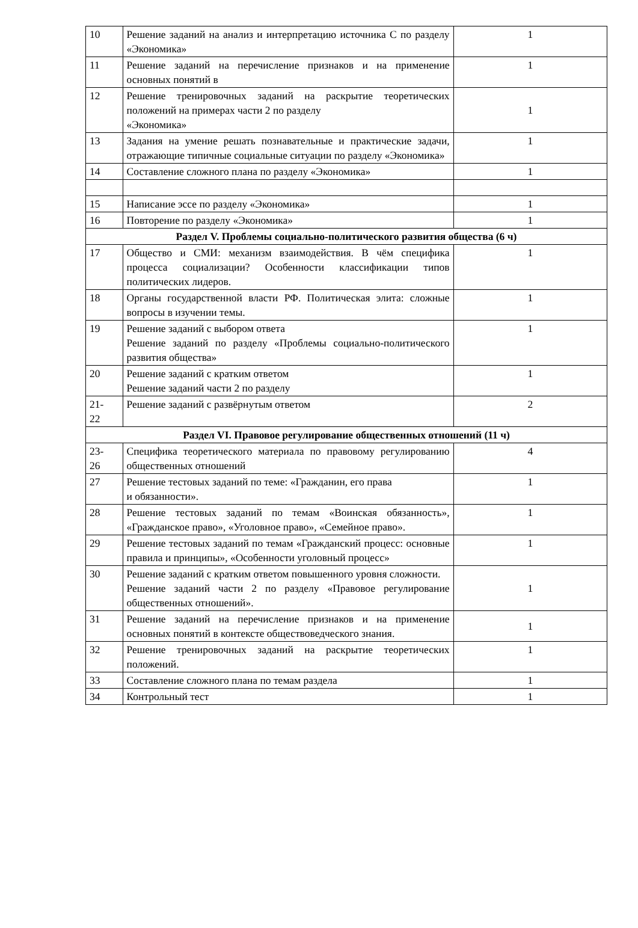| 10 | Решение заданий на анализ и интерпретацию источника С по разделу «Экономика» | 1 |
| 11 | Решение заданий на перечисление признаков и на применение основных понятий в | 1 |
| 12 | Решение тренировочных заданий на раскрытие теоретических положений на примерах части 2 по разделу «Экономика» | 1 |
| 13 | Задания на умение решать познавательные и практические задачи, отражающие типичные социальные ситуации по разделу «Экономика» | 1 |
| 14 | Составление сложного плана по разделу «Экономика» | 1 |
| 15 | Написание эссе по разделу «Экономика» | 1 |
| 16 | Повторение по разделу «Экономика» | 1 |
| Раздел V. Проблемы социально-политического развития общества (6 ч) | | |
| 17 | Общество и СМИ: механизм взаимодействия. В чём специфика процесса социализации? Особенности классификации типов политических лидеров. | 1 |
| 18 | Органы государственной власти РФ. Политическая элита: сложные вопросы в изучении темы. | 1 |
| 19 | Решение заданий с выбором ответа Решение заданий по разделу «Проблемы социально-политического развития общества» | 1 |
| 20 | Решение заданий с кратким ответом Решение заданий части 2 по разделу | 1 |
| 21- 22 | Решение заданий с развёрнутым ответом | 2 |
| Раздел VI. Правовое регулирование общественных отношений (11 ч) | | |
| 23- 26 | Специфика теоретического материала по правовому регулированию общественных отношений | 4 |
| 27 | Решение тестовых заданий по теме: «Гражданин, его права и обязанности». | 1 |
| 28 | Решение тестовых заданий по темам «Воинская обязанность», «Гражданское право», «Уголовное право», «Семейное право». | 1 |
| 29 | Решение тестовых заданий по темам «Гражданский процесс: основные правила и принципы», «Особенности уголовный процесс» | 1 |
| 30 | Решение заданий с кратким ответом повышенного уровня сложности. Решение заданий части 2 по разделу «Правовое регулирование общественных отношений». | 1 |
| 31 | Решение заданий на перечисление признаков и на применение основных понятий в контексте обществоведческого знания. | 1 |
| 32 | Решение тренировочных заданий на раскрытие теоретических положений. | 1 |
| 33 | Составление сложного плана по темам раздела | 1 |
| 34 | Контрольный тест | 1 |